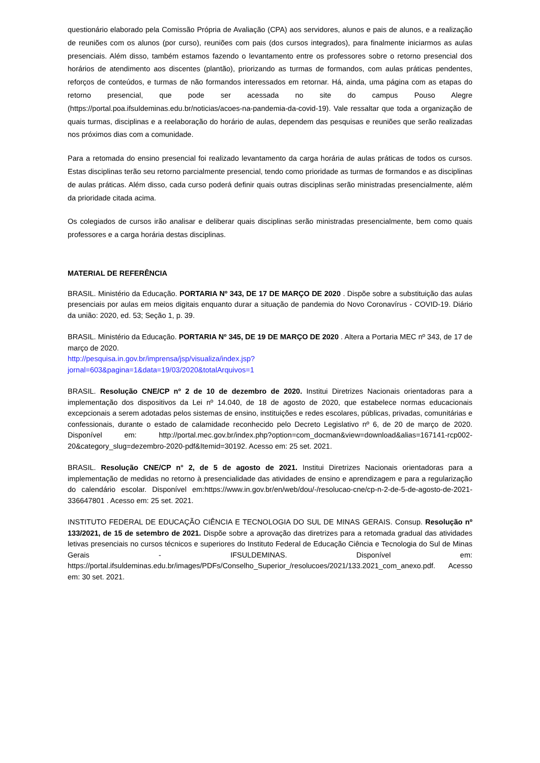questionário elaborado pela Comissão Própria de Avaliação (CPA) aos servidores, alunos e pais de alunos, e a realização de reuniões com os alunos (por curso), reuniões com pais (dos cursos integrados), para finalmente iniciarmos as aulas presenciais. Além disso, também estamos fazendo o levantamento entre os professores sobre o retorno presencial dos horários de atendimento aos discentes (plantão), priorizando as turmas de formandos, com aulas práticas pendentes, reforços de conteúdos, e turmas de não formandos interessados em retornar. Há, ainda, uma página com as etapas do retorno presencial, que pode ser acessada no site do campus Pouso Alegre (https://portal.poa.ifsuldeminas.edu.br/noticias/acoes-na-pandemia-da-covid-19). Vale ressaltar que toda a organização de quais turmas, disciplinas e a reelaboração do horário de aulas, dependem das pesquisas e reuniões que serão realizadas nos próximos dias com a comunidade.
Para a retomada do ensino presencial foi realizado levantamento da carga horária de aulas práticas de todos os cursos. Estas disciplinas terão seu retorno parcialmente presencial, tendo como prioridade as turmas de formandos e as disciplinas de aulas práticas. Além disso, cada curso poderá definir quais outras disciplinas serão ministradas presencialmente, além da prioridade citada acima.
Os colegiados de cursos irão analisar e deliberar quais disciplinas serão ministradas presencialmente, bem como quais professores e a carga horária destas disciplinas.
MATERIAL DE REFERÊNCIA
BRASIL. Ministério da Educação. PORTARIA Nº 343, DE 17 DE MARÇO DE 2020 . Dispõe sobre a substituição das aulas presenciais por aulas em meios digitais enquanto durar a situação de pandemia do Novo Coronavírus - COVID-19. Diário da união: 2020, ed. 53; Seção 1, p. 39.
BRASIL. Ministério da Educação. PORTARIA Nº 345, DE 19 DE MARÇO DE 2020 . Altera a Portaria MEC nº 343, de 17 de março de 2020.
http://pesquisa.in.gov.br/imprensa/jsp/visualiza/index.jsp?
jornal=603&pagina=1&data=19/03/2020&totalArquivos=1
BRASIL. Resolução CNE/CP nº 2 de 10 de dezembro de 2020. Institui Diretrizes Nacionais orientadoras para a implementação dos dispositivos da Lei nº 14.040, de 18 de agosto de 2020, que estabelece normas educacionais excepcionais a serem adotadas pelos sistemas de ensino, instituições e redes escolares, públicas, privadas, comunitárias e confessionais, durante o estado de calamidade reconhecido pelo Decreto Legislativo nº 6, de 20 de março de 2020. Disponível em: http://portal.mec.gov.br/index.php?option=com_docman&view=download&alias=167141-rcp002-20&category_slug=dezembro-2020-pdf&Itemid=30192. Acesso em: 25 set. 2021.
BRASIL. Resolução CNE/CP n° 2, de 5 de agosto de 2021. Institui Diretrizes Nacionais orientadoras para a implementação de medidas no retorno à presencialidade das atividades de ensino e aprendizagem e para a regularização do calendário escolar. Disponível em:https://www.in.gov.br/en/web/dou/-/resolucao-cne/cp-n-2-de-5-de-agosto-de-2021-336647801 . Acesso em: 25 set. 2021.
INSTITUTO FEDERAL DE EDUCAÇÃO CIÊNCIA E TECNOLOGIA DO SUL DE MINAS GERAIS. Consup. Resolução nº 133/2021, de 15 de setembro de 2021. Dispõe sobre a aprovação das diretrizes para a retomada gradual das atividades letivas presenciais no cursos técnicos e superiores do Instituto Federal de Educação Ciência e Tecnologia do Sul de Minas Gerais - IFSULDEMINAS. Disponível em: https://portal.ifsuldeminas.edu.br/images/PDFs/Conselho_Superior_/resolucoes/2021/133.2021_com_anexo.pdf. Acesso em: 30 set. 2021.